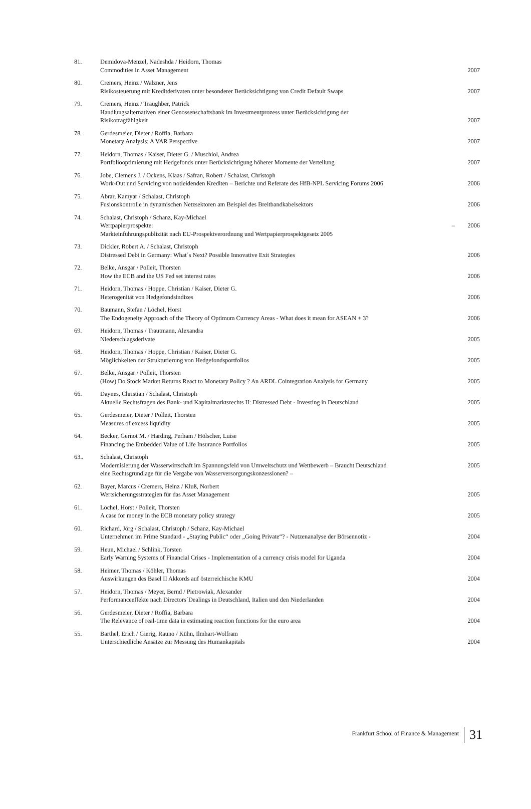| 81. | Demidova-Menzel, Nadeshda / Heidorn, Thomas Commodities in Asset Management | 2007 |
| 80. | Cremers, Heinz / Walzner, Jens Risikosteuerung mit Kreditderivaten unter besonderer Berücksichtigung von Credit Default Swaps | 2007 |
| 79. | Cremers, Heinz / Traughber, Patrick Handlungsalternativen einer Genossenschaftsbank im Investmentprozess unter Berücksichtigung der Risikotragfähigkeit | 2007 |
| 78. | Gerdesmeier, Dieter / Roffia, Barbara Monetary Analysis: A VAR Perspective | 2007 |
| 77. | Heidorn, Thomas / Kaiser, Dieter G. / Muschiol, Andrea Portfoliooptimierung mit Hedgefonds unter Berücksichtigung höherer Momente der Verteilung | 2007 |
| 76. | Jobe, Clemens J. / Ockens, Klaas / Safran, Robert / Schalast, Christoph Work-Out und Servicing von notleidenden Krediten – Berichte und Referate des HfB-NPL Servicing Forums 2006 | 2006 |
| 75. | Abrar, Kamyar / Schalast, Christoph Fusionskontrolle in dynamischen Netzsektoren am Beispiel des Breitbandkabelsektors | 2006 |
| 74. | Schalast, Christoph / Schanz, Kay-Michael Wertpapierprospekte: – Markteinführungspublizität nach EU-Prospektverordnung und Wertpapierprospektgesetz 2005 | 2006 |
| 73. | Dickler, Robert A. / Schalast, Christoph Distressed Debt in Germany: What´s Next? Possible Innovative Exit Strategies | 2006 |
| 72. | Belke, Ansgar / Polleit, Thorsten How the ECB and the US Fed set interest rates | 2006 |
| 71. | Heidorn, Thomas / Hoppe, Christian / Kaiser, Dieter G. Heterogenität von Hedgefondsindizes | 2006 |
| 70. | Baumann, Stefan / Löchel, Horst The Endogeneity Approach of the Theory of Optimum Currency Areas - What does it mean for ASEAN + 3? | 2006 |
| 69. | Heidorn, Thomas / Trautmann, Alexandra Niederschlagsderivate | 2005 |
| 68. | Heidorn, Thomas / Hoppe, Christian / Kaiser, Dieter G. Möglichkeiten der Strukturierung von Hedgefondsportfolios | 2005 |
| 67. | Belke, Ansgar / Polleit, Thorsten (How) Do Stock Market Returns React to Monetary Policy ? An ARDL Cointegration Analysis for Germany | 2005 |
| 66. | Daynes, Christian / Schalast, Christoph Aktuelle Rechtsfragen des Bank- und Kapitalmarktsrechts II: Distressed Debt - Investing in Deutschland | 2005 |
| 65. | Gerdesmeier, Dieter / Polleit, Thorsten Measures of excess liquidity | 2005 |
| 64. | Becker, Gernot M. / Harding, Perham / Hölscher, Luise Financing the Embedded Value of Life Insurance Portfolios | 2005 |
| 63.. | Schalast, Christoph Modernisierung der Wasserwirtschaft im Spannungsfeld von Umweltschutz und Wettbewerb – Braucht Deutschland eine Rechtsgrundlage für die Vergabe von Wasserversorgungskonzessionen? – | 2005 |
| 62. | Bayer, Marcus / Cremers, Heinz / Kluß, Norbert Wertsicherungsstrategien für das Asset Management | 2005 |
| 61. | Löchel, Horst / Polleit, Thorsten A case for money in the ECB monetary policy strategy | 2005 |
| 60. | Richard, Jörg / Schalast, Christoph / Schanz, Kay-Michael Unternehmen im Prime Standard - „Staying Public“ oder „Going Private“? - Nutzenanalyse der Börsennotiz - | 2004 |
| 59. | Heun, Michael / Schlink, Torsten Early Warning Systems of Financial Crises - Implementation of a currency crisis model for Uganda | 2004 |
| 58. | Heimer, Thomas / Köhler, Thomas Auswirkungen des Basel II Akkords auf österreichische KMU | 2004 |
| 57. | Heidorn, Thomas / Meyer, Bernd / Pietrowiak, Alexander Performanceeffekte nach Directors´Dealings in Deutschland, Italien und den Niederlanden | 2004 |
| 56. | Gerdesmeier, Dieter / Roffia, Barbara The Relevance of real-time data in estimating reaction functions for the euro area | 2004 |
| 55. | Barthel, Erich / Gierig, Rauno / Kühn, Ilmhart-Wolfram Unterschiedliche Ansätze zur Messung des Humankapitals | 2004 |
Frankfurt School of Finance & Management 31